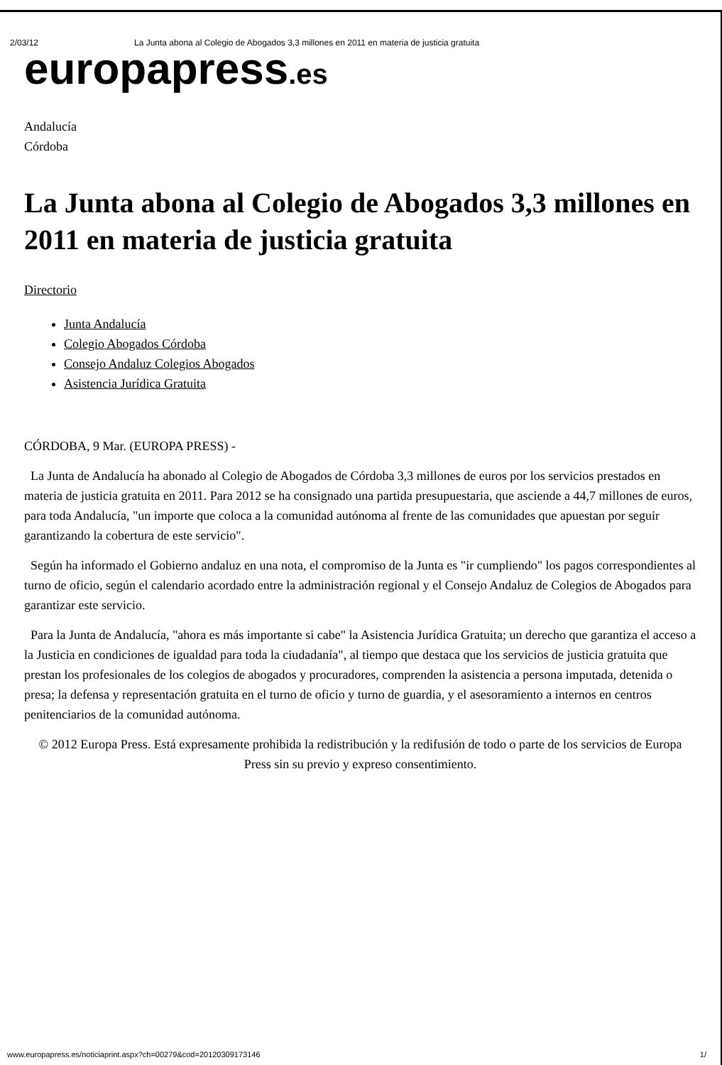2/03/12 La Junta abona al Colegio de Abogados 3,3 millones en 2011 en materia de justicia gratuita
europapress.es
Andalucía
Córdoba
La Junta abona al Colegio de Abogados 3,3 millones en 2011 en materia de justicia gratuita
Directorio
Junta Andalucía
Colegio Abogados Córdoba
Consejo Andaluz Colegios Abogados
Asistencia Jurídica Gratuita
CÓRDOBA, 9 Mar. (EUROPA PRESS) -
La Junta de Andalucía ha abonado al Colegio de Abogados de Córdoba 3,3 millones de euros por los servicios prestados en materia de justicia gratuita en 2011. Para 2012 se ha consignado una partida presupuestaria, que asciende a 44,7 millones de euros, para toda Andalucía, "un importe que coloca a la comunidad autónoma al frente de las comunidades que apuestan por seguir garantizando la cobertura de este servicio".
Según ha informado el Gobierno andaluz en una nota, el compromiso de la Junta es "ir cumpliendo" los pagos correspondientes al turno de oficio, según el calendario acordado entre la administración regional y el Consejo Andaluz de Colegios de Abogados para garantizar este servicio.
Para la Junta de Andalucía, "ahora es más importante si cabe" la Asistencia Jurídica Gratuita; un derecho que garantiza el acceso a la Justicia en condiciones de igualdad para toda la ciudadanía", al tiempo que destaca que los servicios de justicia gratuita que prestan los profesionales de los colegios de abogados y procuradores, comprenden la asistencia a persona imputada, detenida o presa; la defensa y representación gratuita en el turno de oficio y turno de guardia, y el asesoramiento a internos en centros penitenciarios de la comunidad autónoma.
© 2012 Europa Press. Está expresamente prohibida la redistribución y la redifusión de todo o parte de los servicios de Europa Press sin su previo y expreso consentimiento.
www.europapress.es/noticiaprint.aspx?ch=00279&cod=20120309173146 1/